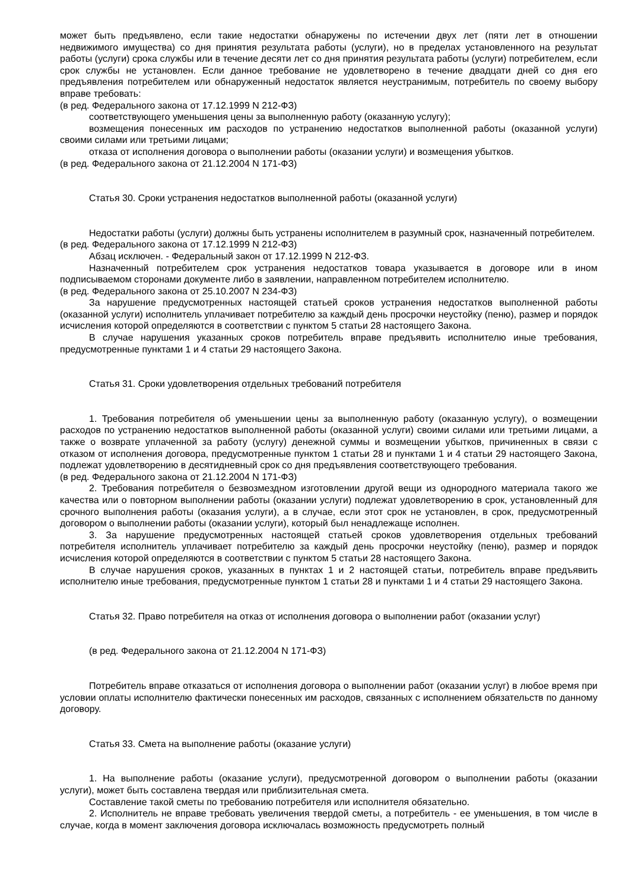может быть предъявлено, если такие недостатки обнаружены по истечении двух лет (пяти лет в отношении недвижимого имущества) со дня принятия результата работы (услуги), но в пределах установленного на результат работы (услуги) срока службы или в течение десяти лет со дня принятия результата работы (услуги) потребителем, если срок службы не установлен. Если данное требование не удовлетворено в течение двадцати дней со дня его предъявления потребителем или обнаруженный недостаток является неустранимым, потребитель по своему выбору вправе требовать:
(в ред. Федерального закона от 17.12.1999 N 212-ФЗ)
соответствующего уменьшения цены за выполненную работу (оказанную услугу);
возмещения понесенных им расходов по устранению недостатков выполненной работы (оказанной услуги) своими силами или третьими лицами;
отказа от исполнения договора о выполнении работы (оказании услуги) и возмещения убытков.
(в ред. Федерального закона от 21.12.2004 N 171-ФЗ)
Статья 30. Сроки устранения недостатков выполненной работы (оказанной услуги)
Недостатки работы (услуги) должны быть устранены исполнителем в разумный срок, назначенный потребителем.
(в ред. Федерального закона от 17.12.1999 N 212-ФЗ)
Абзац исключен. - Федеральный закон от 17.12.1999 N 212-ФЗ.
Назначенный потребителем срок устранения недостатков товара указывается в договоре или в ином подписываемом сторонами документе либо в заявлении, направленном потребителем исполнителю.
(в ред. Федерального закона от 25.10.2007 N 234-ФЗ)
За нарушение предусмотренных настоящей статьей сроков устранения недостатков выполненной работы (оказанной услуги) исполнитель уплачивает потребителю за каждый день просрочки неустойку (пеню), размер и порядок исчисления которой определяются в соответствии с пунктом 5 статьи 28 настоящего Закона.
В случае нарушения указанных сроков потребитель вправе предъявить исполнителю иные требования, предусмотренные пунктами 1 и 4 статьи 29 настоящего Закона.
Статья 31. Сроки удовлетворения отдельных требований потребителя
1. Требования потребителя об уменьшении цены за выполненную работу (оказанную услугу), о возмещении расходов по устранению недостатков выполненной работы (оказанной услуги) своими силами или третьими лицами, а также о возврате уплаченной за работу (услугу) денежной суммы и возмещении убытков, причиненных в связи с отказом от исполнения договора, предусмотренные пунктом 1 статьи 28 и пунктами 1 и 4 статьи 29 настоящего Закона, подлежат удовлетворению в десятидневный срок со дня предъявления соответствующего требования.
(в ред. Федерального закона от 21.12.2004 N 171-ФЗ)
2. Требования потребителя о безвозмездном изготовлении другой вещи из однородного материала такого же качества или о повторном выполнении работы (оказании услуги) подлежат удовлетворению в срок, установленный для срочного выполнения работы (оказания услуги), а в случае, если этот срок не установлен, в срок, предусмотренный договором о выполнении работы (оказании услуги), который был ненадлежаще исполнен.
3. За нарушение предусмотренных настоящей статьей сроков удовлетворения отдельных требований потребителя исполнитель уплачивает потребителю за каждый день просрочки неустойку (пеню), размер и порядок исчисления которой определяются в соответствии с пунктом 5 статьи 28 настоящего Закона.
В случае нарушения сроков, указанных в пунктах 1 и 2 настоящей статьи, потребитель вправе предъявить исполнителю иные требования, предусмотренные пунктом 1 статьи 28 и пунктами 1 и 4 статьи 29 настоящего Закона.
Статья 32. Право потребителя на отказ от исполнения договора о выполнении работ (оказании услуг)
(в ред. Федерального закона от 21.12.2004 N 171-ФЗ)
Потребитель вправе отказаться от исполнения договора о выполнении работ (оказании услуг) в любое время при условии оплаты исполнителю фактически понесенных им расходов, связанных с исполнением обязательств по данному договору.
Статья 33. Смета на выполнение работы (оказание услуги)
1. На выполнение работы (оказание услуги), предусмотренной договором о выполнении работы (оказании услуги), может быть составлена твердая или приблизительная смета.
Составление такой сметы по требованию потребителя или исполнителя обязательно.
2. Исполнитель не вправе требовать увеличения твердой сметы, а потребитель - ее уменьшения, в том числе в случае, когда в момент заключения договора исключалась возможность предусмотреть полный